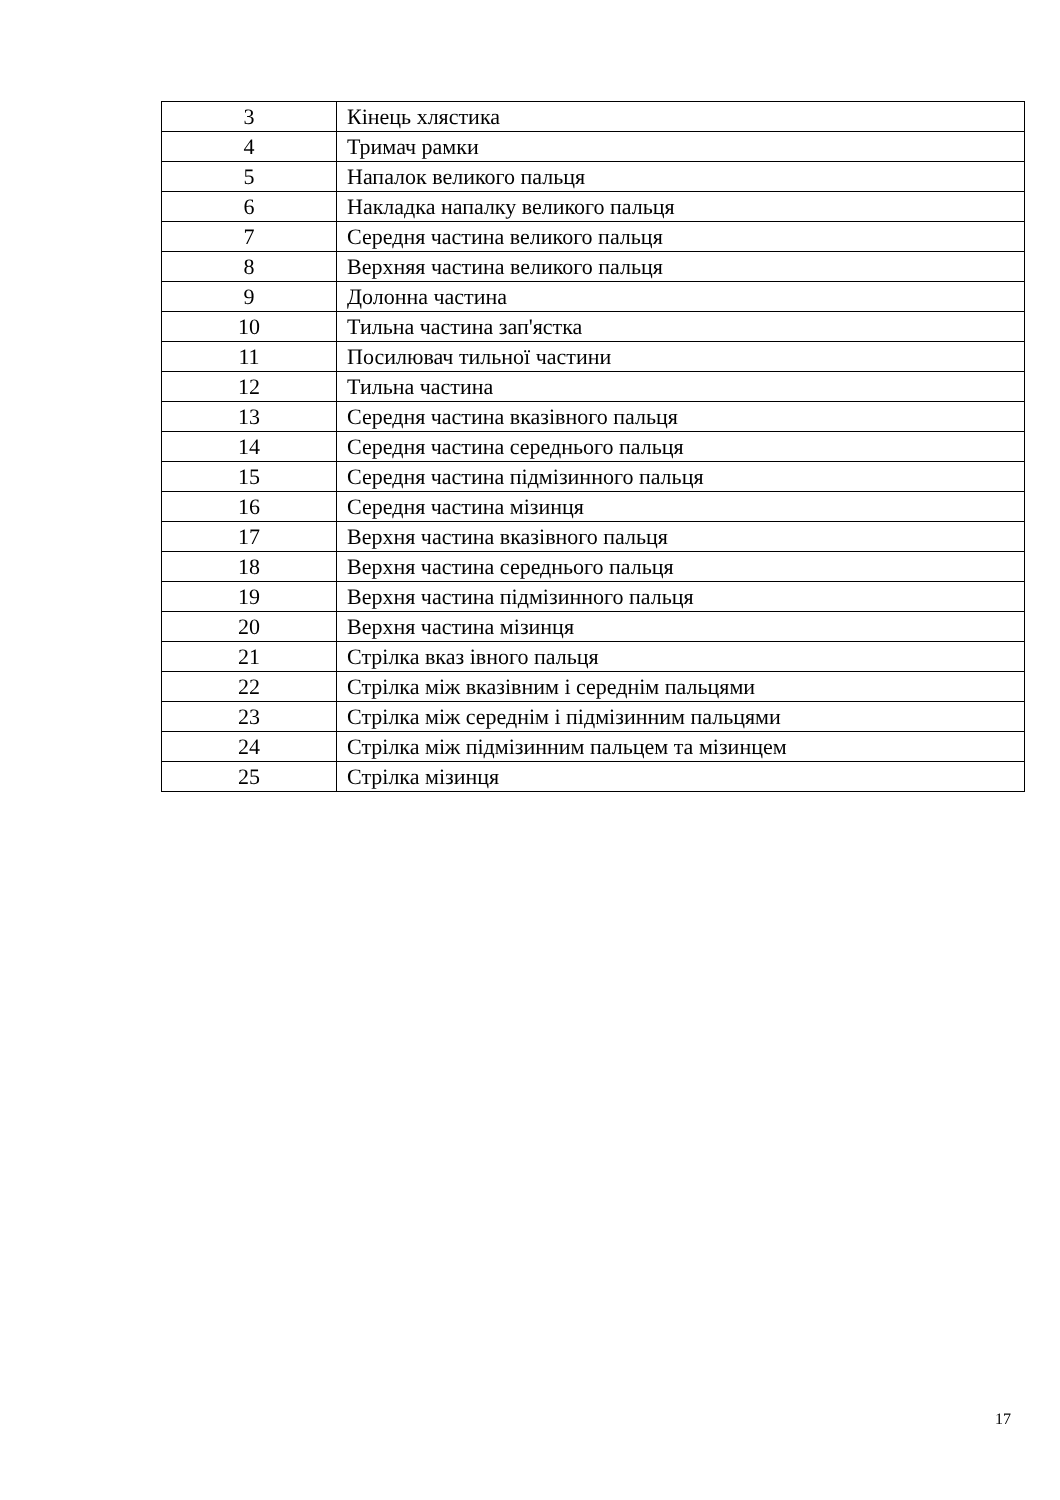| 3 | Кінець хлястика |
| 4 | Тримач рамки |
| 5 | Напалок великого пальця |
| 6 | Накладка напалку великого пальця |
| 7 | Середня частина великого пальця |
| 8 | Верхняя частина великого пальця |
| 9 | Долонна частина |
| 10 | Тильна частина зап'ястка |
| 11 | Посилювач тильної частини |
| 12 | Тильна частина |
| 13 | Середня частина вказівного пальця |
| 14 | Середня частина середнього пальця |
| 15 | Середня частина підмізинного пальця |
| 16 | Середня частина мізинця |
| 17 | Верхня частина вказівного пальця |
| 18 | Верхня частина середнього пальця |
| 19 | Верхня частина підмізинного пальця |
| 20 | Верхня частина мізинця |
| 21 | Стрілка вказ івного пальця |
| 22 | Стрілка між вказівним і середнім пальцями |
| 23 | Стрілка між середнім і підмізинним пальцями |
| 24 | Стрілка між підмізинним пальцем та мізинцем |
| 25 | Стрілка мізинця |
17